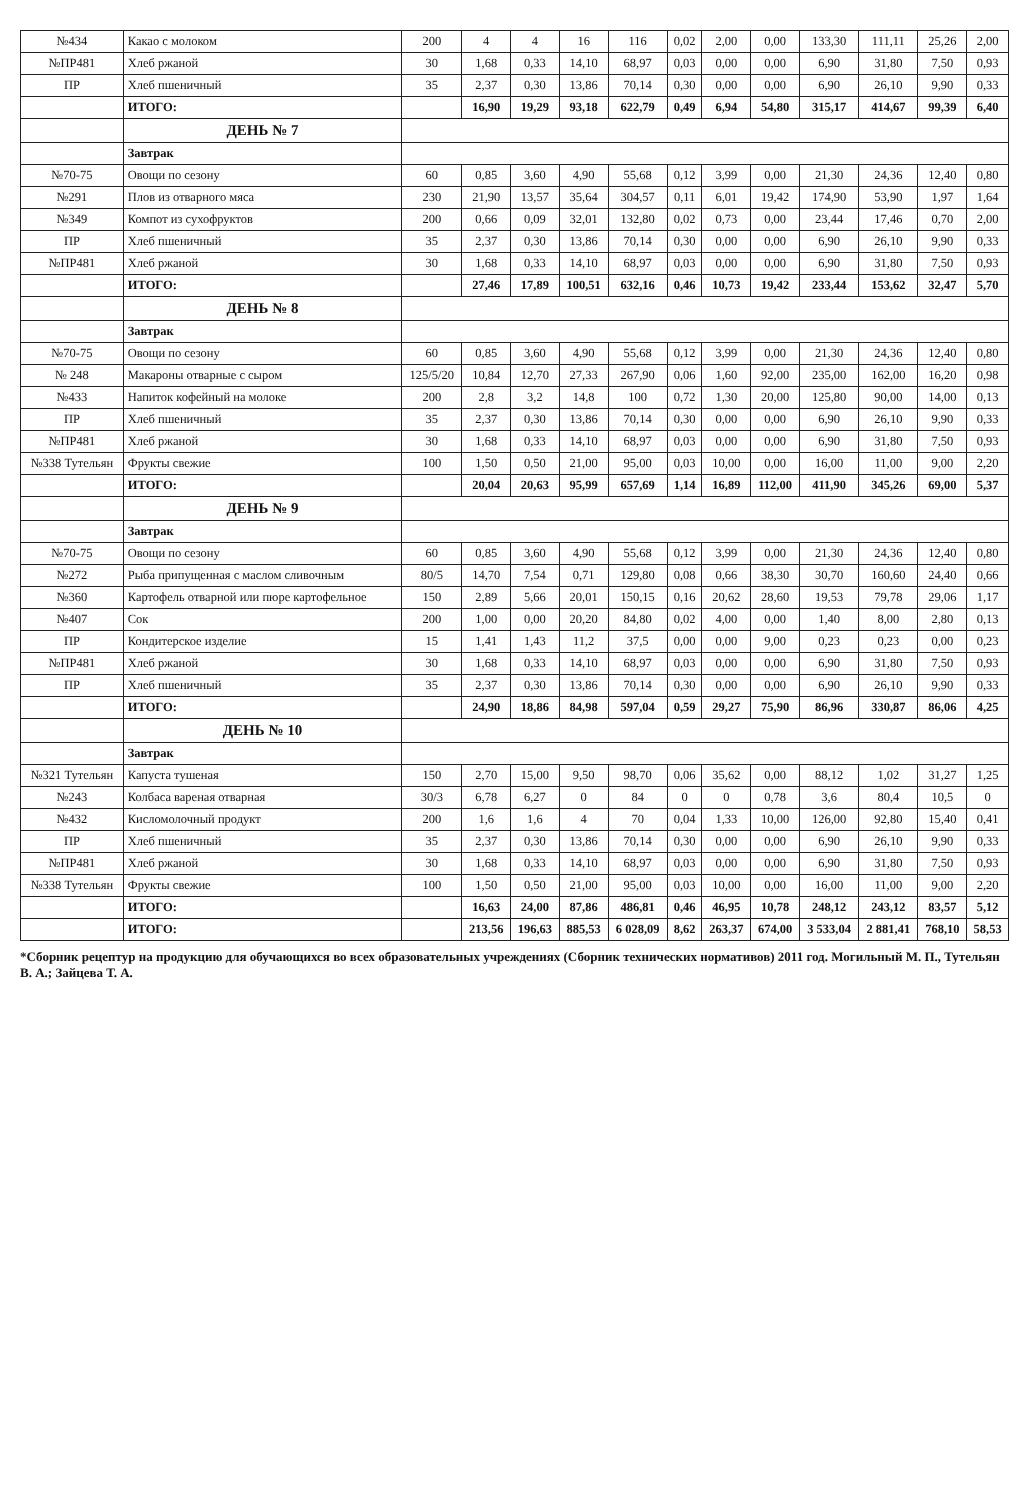| №434 | Какао с молоком | 200 | 4 | 4 | 16 | 116 | 0,02 | 2,00 | 0,00 | 133,30 | 111,11 | 25,26 | 2,00 |
| №ПР481 | Хлеб ржаной | 30 | 1,68 | 0,33 | 14,10 | 68,97 | 0,03 | 0,00 | 0,00 | 6,90 | 31,80 | 7,50 | 0,93 |
| ПР | Хлеб пшеничный | 35 | 2,37 | 0,30 | 13,86 | 70,14 | 0,30 | 0,00 | 0,00 | 6,90 | 26,10 | 9,90 | 0,33 |
| | ИТОГО: | | 16,90 | 19,29 | 93,18 | 622,79 | 0,49 | 6,94 | 54,80 | 315,17 | 414,67 | 99,39 | 6,40 |
| | ДЕНЬ № 7 | | | | | | | | | | | | |
| | Завтрак | | | | | | | | | | | | |
| №70-75 | Овощи по сезону | 60 | 0,85 | 3,60 | 4,90 | 55,68 | 0,12 | 3,99 | 0,00 | 21,30 | 24,36 | 12,40 | 0,80 |
| №291 | Плов из отварного мяса | 230 | 21,90 | 13,57 | 35,64 | 304,57 | 0,11 | 6,01 | 19,42 | 174,90 | 53,90 | 1,97 | 1,64 |
| №349 | Компот из сухофруктов | 200 | 0,66 | 0,09 | 32,01 | 132,80 | 0,02 | 0,73 | 0,00 | 23,44 | 17,46 | 0,70 | 2,00 |
| ПР | Хлеб пшеничный | 35 | 2,37 | 0,30 | 13,86 | 70,14 | 0,30 | 0,00 | 0,00 | 6,90 | 26,10 | 9,90 | 0,33 |
| №ПР481 | Хлеб ржаной | 30 | 1,68 | 0,33 | 14,10 | 68,97 | 0,03 | 0,00 | 0,00 | 6,90 | 31,80 | 7,50 | 0,93 |
| | ИТОГО: | | 27,46 | 17,89 | 100,51 | 632,16 | 0,46 | 10,73 | 19,42 | 233,44 | 153,62 | 32,47 | 5,70 |
| | ДЕНЬ № 8 | | | | | | | | | | | | |
| | Завтрак | | | | | | | | | | | | |
| №70-75 | Овощи по сезону | 60 | 0,85 | 3,60 | 4,90 | 55,68 | 0,12 | 3,99 | 0,00 | 21,30 | 24,36 | 12,40 | 0,80 |
| № 248 | Макароны отварные с сыром | 125/5/20 | 10,84 | 12,70 | 27,33 | 267,90 | 0,06 | 1,60 | 92,00 | 235,00 | 162,00 | 16,20 | 0,98 |
| №433 | Напиток кофейный на молоке | 200 | 2,8 | 3,2 | 14,8 | 100 | 0,72 | 1,30 | 20,00 | 125,80 | 90,00 | 14,00 | 0,13 |
| ПР | Хлеб пшеничный | 35 | 2,37 | 0,30 | 13,86 | 70,14 | 0,30 | 0,00 | 0,00 | 6,90 | 26,10 | 9,90 | 0,33 |
| №ПР481 | Хлеб ржаной | 30 | 1,68 | 0,33 | 14,10 | 68,97 | 0,03 | 0,00 | 0,00 | 6,90 | 31,80 | 7,50 | 0,93 |
| №338 Тутельян | Фрукты свежие | 100 | 1,50 | 0,50 | 21,00 | 95,00 | 0,03 | 10,00 | 0,00 | 16,00 | 11,00 | 9,00 | 2,20 |
| | ИТОГО: | | 20,04 | 20,63 | 95,99 | 657,69 | 1,14 | 16,89 | 112,00 | 411,90 | 345,26 | 69,00 | 5,37 |
| | ДЕНЬ № 9 | | | | | | | | | | | | |
| | Завтрак | | | | | | | | | | | | |
| №70-75 | Овощи по сезону | 60 | 0,85 | 3,60 | 4,90 | 55,68 | 0,12 | 3,99 | 0,00 | 21,30 | 24,36 | 12,40 | 0,80 |
| №272 | Рыба припущенная с маслом сливочным | 80/5 | 14,70 | 7,54 | 0,71 | 129,80 | 0,08 | 0,66 | 38,30 | 30,70 | 160,60 | 24,40 | 0,66 |
| №360 | Картофель отварной или пюре картофельное | 150 | 2,89 | 5,66 | 20,01 | 150,15 | 0,16 | 20,62 | 28,60 | 19,53 | 79,78 | 29,06 | 1,17 |
| №407 | Сок | 200 | 1,00 | 0,00 | 20,20 | 84,80 | 0,02 | 4,00 | 0,00 | 1,40 | 8,00 | 2,80 | 0,13 |
| ПР | Кондитерское изделие | 15 | 1,41 | 1,43 | 11,2 | 37,5 | 0,00 | 0,00 | 9,00 | 0,23 | 0,23 | 0,00 | 0,23 |
| №ПР481 | Хлеб ржаной | 30 | 1,68 | 0,33 | 14,10 | 68,97 | 0,03 | 0,00 | 0,00 | 6,90 | 31,80 | 7,50 | 0,93 |
| ПР | Хлеб пшеничный | 35 | 2,37 | 0,30 | 13,86 | 70,14 | 0,30 | 0,00 | 0,00 | 6,90 | 26,10 | 9,90 | 0,33 |
| | ИТОГО: | | 24,90 | 18,86 | 84,98 | 597,04 | 0,59 | 29,27 | 75,90 | 86,96 | 330,87 | 86,06 | 4,25 |
| | ДЕНЬ № 10 | | | | | | | | | | | | |
| | Завтрак | | | | | | | | | | | | |
| №321 Тутельян | Капуста тушеная | 150 | 2,70 | 15,00 | 9,50 | 98,70 | 0,06 | 35,62 | 0,00 | 88,12 | 1,02 | 31,27 | 1,25 |
| №243 | Колбаса вареная отварная | 30/3 | 6,78 | 6,27 | 0 | 84 | 0 | 0 | 0,78 | 3,6 | 80,4 | 10,5 | 0 |
| №432 | Кисломолочный продукт | 200 | 1,6 | 1,6 | 4 | 70 | 0,04 | 1,33 | 10,00 | 126,00 | 92,80 | 15,40 | 0,41 |
| ПР | Хлеб пшеничный | 35 | 2,37 | 0,30 | 13,86 | 70,14 | 0,30 | 0,00 | 0,00 | 6,90 | 26,10 | 9,90 | 0,33 |
| №ПР481 | Хлеб ржаной | 30 | 1,68 | 0,33 | 14,10 | 68,97 | 0,03 | 0,00 | 0,00 | 6,90 | 31,80 | 7,50 | 0,93 |
| №338 Тутельян | Фрукты свежие | 100 | 1,50 | 0,50 | 21,00 | 95,00 | 0,03 | 10,00 | 0,00 | 16,00 | 11,00 | 9,00 | 2,20 |
| | ИТОГО: | | 16,63 | 24,00 | 87,86 | 486,81 | 0,46 | 46,95 | 10,78 | 248,12 | 243,12 | 83,57 | 5,12 |
| | ИТОГО: | | 213,56 | 196,63 | 885,53 | 6 028,09 | 8,62 | 263,37 | 674,00 | 3 533,04 | 2 881,41 | 768,10 | 58,53 |
*Сборник рецептур на продукцию для обучающихся во всех образовательных учреждениях (Сборник технических нормативов) 2011 год. Могильный М. П., Тутельян В. А.; Зайцева Т. А.